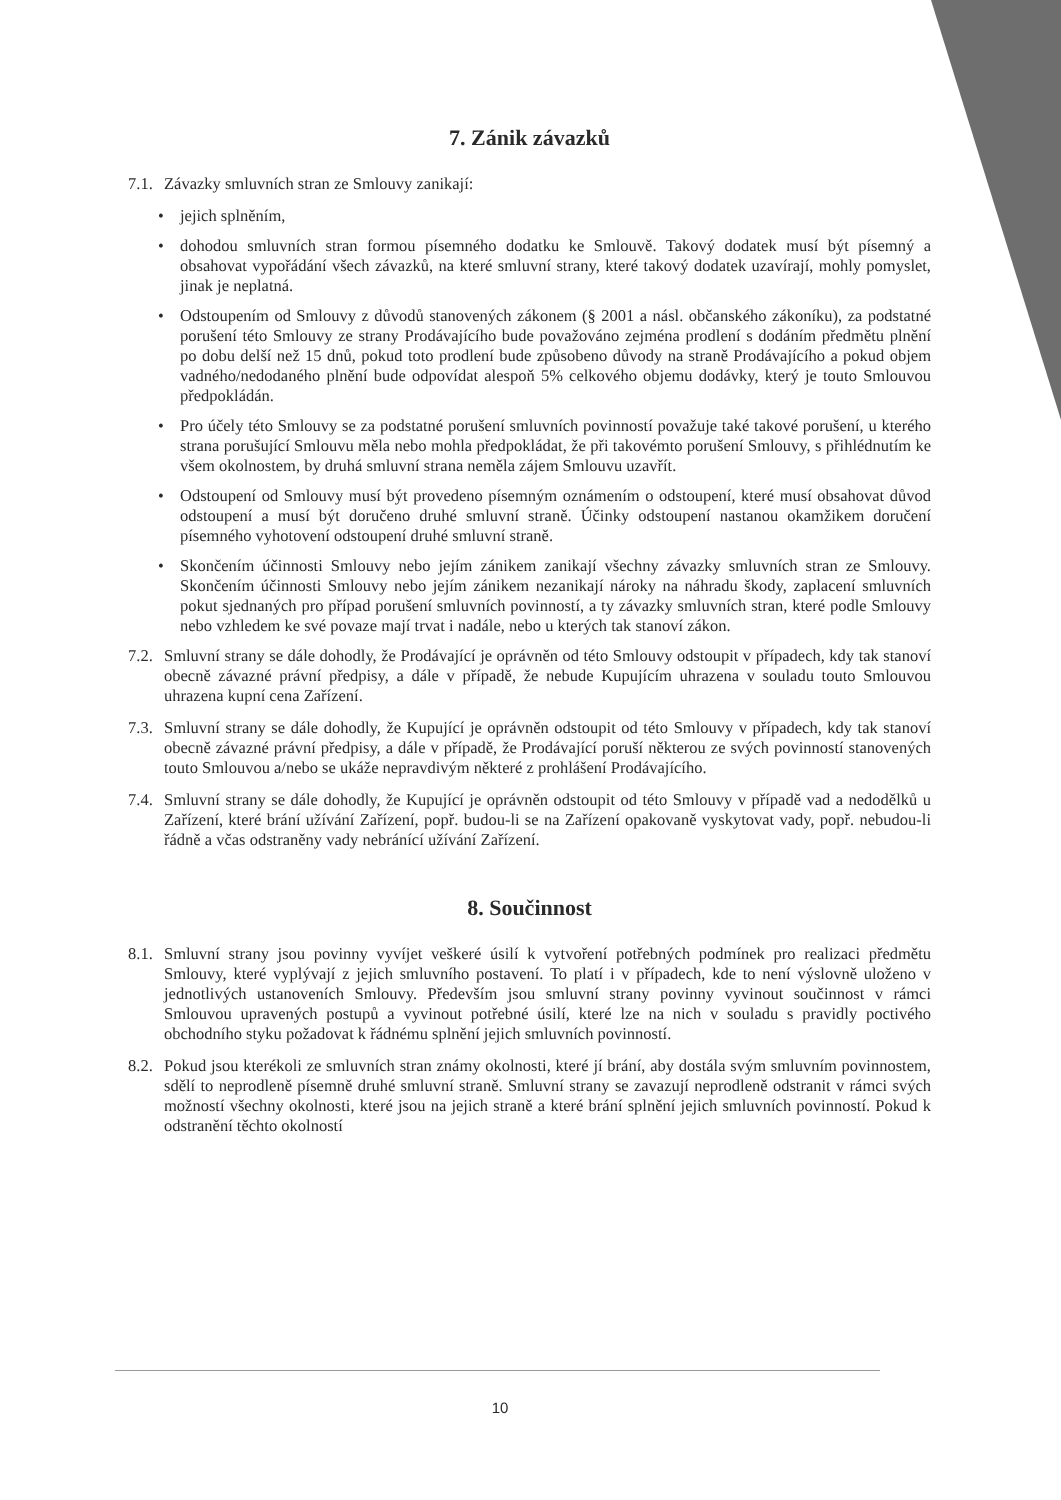7. Zánik závazků
7.1. Závazky smluvních stran ze Smlouvy zanikají:
• jejich splněním,
• dohodou smluvních stran formou písemného dodatku ke Smlouvě. Takový dodatek musí být písemný a obsahovat vypořádání všech závazků, na které smluvní strany, které takový dodatek uzavírají, mohly pomyslet, jinak je neplatná.
• Odstoupením od Smlouvy z důvodů stanovených zákonem (§ 2001 a násl. občanského zákoníku), za podstatné porušení této Smlouvy ze strany Prodávajícího bude považováno zejména prodlení s dodáním předmětu plnění po dobu delší než 15 dnů, pokud toto prodlení bude způsobeno důvody na straně Prodávajícího a pokud objem vadného/nedodaného plnění bude odpovídat alespoň 5% celkového objemu dodávky, který je touto Smlouvou předpokládán.
• Pro účely této Smlouvy se za podstatné porušení smluvních povinností považuje také takové porušení, u kterého strana porušující Smlouvu měla nebo mohla předpokládat, že při takovémto porušení Smlouvy, s přihlédnutím ke všem okolnostem, by druhá smluvní strana neměla zájem Smlouvu uzavřít.
• Odstoupení od Smlouvy musí být provedeno písemným oznámením o odstoupení, které musí obsahovat důvod odstoupení a musí být doručeno druhé smluvní straně. Účinky odstoupení nastanou okamžikem doručení písemného vyhotovení odstoupení druhé smluvní straně.
• Skončením účinnosti Smlouvy nebo jejím zánikem zanikají všechny závazky smluvních stran ze Smlouvy. Skončením účinnosti Smlouvy nebo jejím zánikem nezanikají nároky na náhradu škody, zaplacení smluvních pokut sjednaných pro případ porušení smluvních povinností, a ty závazky smluvních stran, které podle Smlouvy nebo vzhledem ke své povaze mají trvat i nadále, nebo u kterých tak stanoví zákon.
7.2. Smluvní strany se dále dohodly, že Prodávající je oprávněn od této Smlouvy odstoupit v případech, kdy tak stanoví obecně závazné právní předpisy, a dále v případě, že nebude Kupujícím uhrazena v souladu touto Smlouvou uhrazena kupní cena Zařízení.
7.3. Smluvní strany se dále dohodly, že Kupující je oprávněn odstoupit od této Smlouvy v případech, kdy tak stanoví obecně závazné právní předpisy, a dále v případě, že Prodávající poruší některou ze svých povinností stanovených touto Smlouvou a/nebo se ukáže nepravdivým některé z prohlášení Prodávajícího.
7.4. Smluvní strany se dále dohodly, že Kupující je oprávněn odstoupit od této Smlouvy v případě vad a nedodělků u Zařízení, které brání užívání Zařízení, popř. budou-li se na Zařízení opakovaně vyskytovat vady, popř. nebudou-li řádně a včas odstraněny vady nebránící užívání Zařízení.
8. Součinnost
8.1. Smluvní strany jsou povinny vyvíjet veškeré úsilí k vytvoření potřebných podmínek pro realizaci předmětu Smlouvy, které vyplývají z jejich smluvního postavení. To platí i v případech, kde to není výslovně uloženo v jednotlivých ustanoveních Smlouvy. Především jsou smluvní strany povinny vyvinout součinnost v rámci Smlouvou upravených postupů a vyvinout potřebné úsilí, které lze na nich v souladu s pravidly poctivého obchodního styku požadovat k řádnému splnění jejich smluvních povinností.
8.2. Pokud jsou kterékoli ze smluvních stran známy okolnosti, které jí brání, aby dostála svým smluvním povinnostem, sdělí to neprodleně písemně druhé smluvní straně. Smluvní strany se zavazují neprodleně odstranit v rámci svých možností všechny okolnosti, které jsou na jejich straně a které brání splnění jejich smluvních povinností. Pokud k odstranění těchto okolností
10